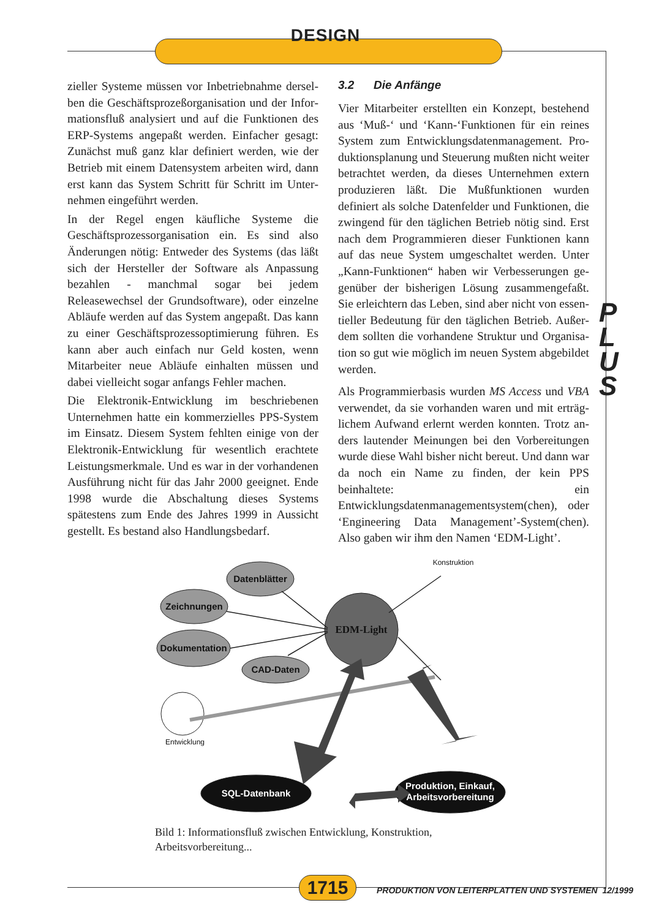DESIGN
zieller Systeme müssen vor Inbetriebnahme dersel­ben die Geschäftsprozeßorganisation und der Infor­mationsfluß analysiert und auf die Funktionen des ERP-Systems angepaßt werden. Einfacher gesagt: Zunächst muß ganz klar definiert werden, wie der Betrieb mit einem Datensystem arbeiten wird, dann erst kann das System Schritt für Schritt im Unter­nehmen eingeführt werden.
In der Regel engen käufliche Systeme die Geschäfts­prozessorganisation ein. Es sind also Änderungen nötig: Entweder des Systems (das läßt sich der Her­steller der Software als Anpassung bezahlen - manch­mal sogar bei jedem Releasewechsel der Grundsoft­ware), oder einzelne Abläufe werden auf das System angepaßt. Das kann zu einer Geschäftsprozessopti­mierung führen. Es kann aber auch einfach nur Geld kosten, wenn Mitarbeiter neue Abläufe einhalten müssen und dabei vielleicht sogar anfangs Fehler machen.
Die Elektronik-Entwicklung im beschriebenen Unter­nehmen hatte ein kommerzielles PPS-System im Ein­satz. Diesem System fehlten einige von der Elektro­nik-Entwicklung für wesentlich erachtete Leistungs­merkmale. Und es war in der vorhandenen Ausfüh­rung nicht für das Jahr 2000 geeignet. Ende 1998 wurde die Abschaltung dieses Systems spätestens zum Ende des Jahres 1999 in Aussicht gestellt. Es bestand also Handlungsbedarf.
3.2 Die Anfänge
Vier Mitarbeiter erstellten ein Konzept, bestehend aus ‘Muß-‘ und ‘Kann-‘Funktionen für ein reines System zum Entwicklungsdatenmanagement. Pro­duktionsplanung und Steuerung mußten nicht wei­ter betrachtet werden, da dieses Unternehmen ex­tern produzieren läßt. Die Mußfunktionen wurden definiert als solche Datenfelder und Funktionen, die zwingend für den täglichen Betrieb nötig sind. Erst nach dem Programmieren dieser Funktionen kann auf das neue System umgeschaltet werden. Unter „Kann-Funktionen“ haben wir Verbesserungen ge­genüber der bisherigen Lösung zusammengefaßt. Sie erleichtern das Leben, sind aber nicht von essen­tieller Bedeutung für den täglichen Betrieb. Außer­dem sollten die vorhandene Struktur und Organisa­tion so gut wie möglich im neuen System abgebildet werden.
Als Programmierbasis wurden MS Access und VBA verwendet, da sie vorhanden waren und mit erträg­lichem Aufwand erlernt werden konnten. Trotz an­ders lautender Meinungen bei den Vorbereitungen wurde diese Wahl bisher nicht bereut. Und dann war da noch ein Name zu finden, der kein PPS beinhaltete: ein Entwicklungsdatenmanagementsystem(chen), oder ‘Engineering Data Management’-System(chen). Also gaben wir ihm den Namen ‘EDM-Light’.
P
L
U
S
Datenblätter
Zeichnungen
Dokumentation
CAD-Daten
EDM-Light
SQL-Datenbank
Produktion, Einkauf,
Arbeitsvorbereitung
Konstruktion
Entwicklung
Bild 1: Informationsfluß zwischen Entwicklung, Konstruktion, Arbeitsvorberei­tung...
1715
PRODUKTION VON LEITERPLATTEN UND SYSTEMEN 12/1999